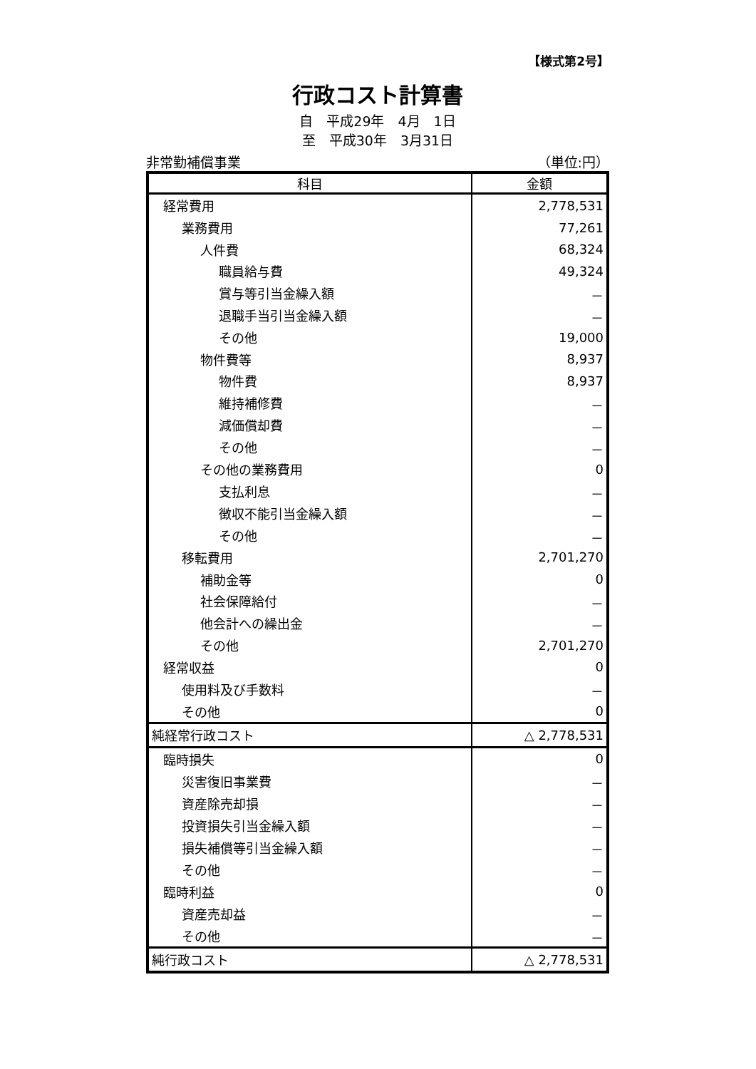【様式第2号】
行政コスト計算書
自　平成29年　4月　1日
至　平成30年　3月31日
非常勤補償事業 （単位:円）
| 科目 | 金額 |
| --- | --- |
| 経常費用 | 2,778,531 |
| 業務費用 | 77,261 |
| 人件費 | 68,324 |
| 職員給与費 | 49,324 |
| 賞与等引当金繰入額 | － |
| 退職手当引当金繰入額 | － |
| その他 | 19,000 |
| 物件費等 | 8,937 |
| 物件費 | 8,937 |
| 維持補修費 | － |
| 減価償却費 | － |
| その他 | － |
| その他の業務費用 | 0 |
| 支払利息 | － |
| 徴収不能引当金繰入額 | － |
| その他 | － |
| 移転費用 | 2,701,270 |
| 補助金等 | 0 |
| 社会保障給付 | － |
| 他会計への繰出金 | － |
| その他 | 2,701,270 |
| 経常収益 | 0 |
| 使用料及び手数料 | － |
| その他 | 0 |
| 純経常行政コスト | △ 2,778,531 |
| 臨時損失 | 0 |
| 災害復旧事業費 | － |
| 資産除売却損 | － |
| 投資損失引当金繰入額 | － |
| 損失補償等引当金繰入額 | － |
| その他 | － |
| 臨時利益 | 0 |
| 資産売却益 | － |
| その他 | － |
| 純行政コスト | △ 2,778,531 |